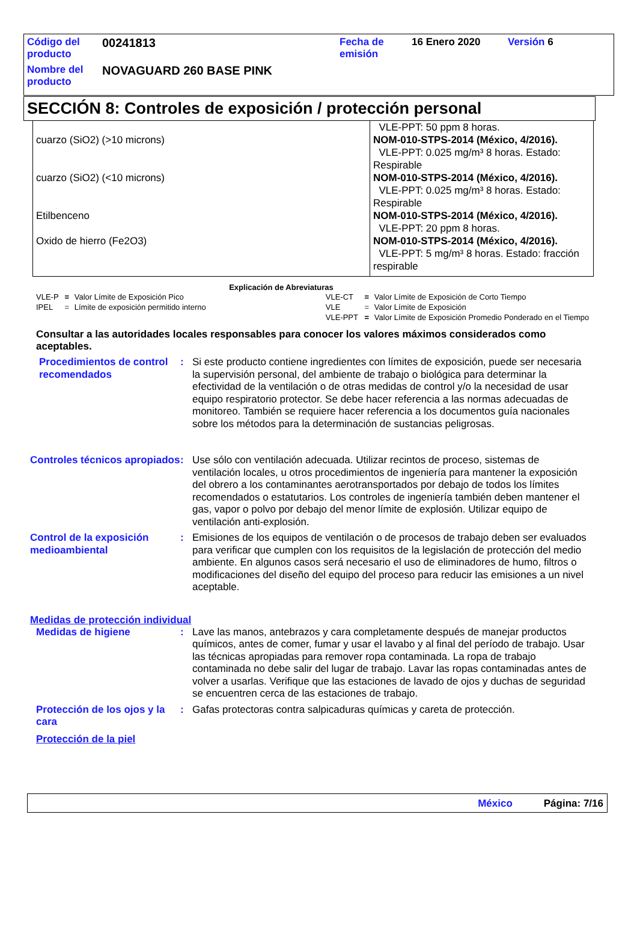| Código del producto | 00241813 | Fecha de emisión | 16 Enero 2020 | Versión 6 |
| Nombre del producto | NOVAGUARD 260 BASE PINK | | | |
SECCIÓN 8: Controles de exposición / protección personal
| | VLE-PPT: 50 ppm 8 horas. |
| cuarzo (SiO2) (>10 microns) | NOM-010-STPS-2014 (México, 4/2016). VLE-PPT: 0.025 mg/m³ 8 horas. Estado: Respirable |
| cuarzo (SiO2) (<10 microns) | NOM-010-STPS-2014 (México, 4/2016). VLE-PPT: 0.025 mg/m³ 8 horas. Estado: Respirable |
| Etilbenceno | NOM-010-STPS-2014 (México, 4/2016). VLE-PPT: 20 ppm 8 horas. |
| Oxido de hierro (Fe2O3) | NOM-010-STPS-2014 (México, 4/2016). VLE-PPT: 5 mg/m³ 8 horas. Estado: fracción respirable |
Explicación de Abreviaturas
| VLE-P | = | Valor Límite de Exposición Pico | VLE-CT | = | Valor Límite de Exposición de Corto Tiempo |
| IPEL | = | Límite de exposición permitido interno | VLE | = | Valor Límite de Exposición |
| | | | VLE-PPT | = | Valor Límite de Exposición Promedio Ponderado en el Tiempo |
Consultar a las autoridades locales responsables para conocer los valores máximos considerados como aceptables.
Procedimientos de control recomendados
: Si este producto contiene ingredientes con límites de exposición, puede ser necesaria la supervisión personal, del ambiente de trabajo o biológica para determinar la efectividad de la ventilación o de otras medidas de control y/o la necesidad de usar equipo respiratorio protector. Se debe hacer referencia a las normas adecuadas de monitoreo. También se requiere hacer referencia a los documentos guía nacionales sobre los métodos para la determinación de sustancias peligrosas.
Controles técnicos apropiados
: Use sólo con ventilación adecuada. Utilizar recintos de proceso, sistemas de ventilación locales, u otros procedimientos de ingeniería para mantener la exposición del obrero a los contaminantes aerotransportados por debajo de todos los límites recomendados o estatutarios. Los controles de ingeniería también deben mantener el gas, vapor o polvo por debajo del menor límite de explosión. Utilizar equipo de ventilación anti-explosión.
Control de la exposición medioambiental
: Emisiones de los equipos de ventilación o de procesos de trabajo deben ser evaluados para verificar que cumplen con los requisitos de la legislación de protección del medio ambiente. En algunos casos será necesario el uso de eliminadores de humo, filtros o modificaciones del diseño del equipo del proceso para reducir las emisiones a un nivel aceptable.
Medidas de protección individual
Medidas de higiene : Lave las manos, antebrazos y cara completamente después de manejar productos químicos, antes de comer, fumar y usar el lavabo y al final del período de trabajo. Usar las técnicas apropiadas para remover ropa contaminada. La ropa de trabajo contaminada no debe salir del lugar de trabajo. Lavar las ropas contaminadas antes de volver a usarlas. Verifique que las estaciones de lavado de ojos y duchas de seguridad se encuentren cerca de las estaciones de trabajo.
Protección de los ojos y la cara
: Gafas protectoras contra salpicaduras químicas y careta de protección.
Protección de la piel
México Página: 7/16